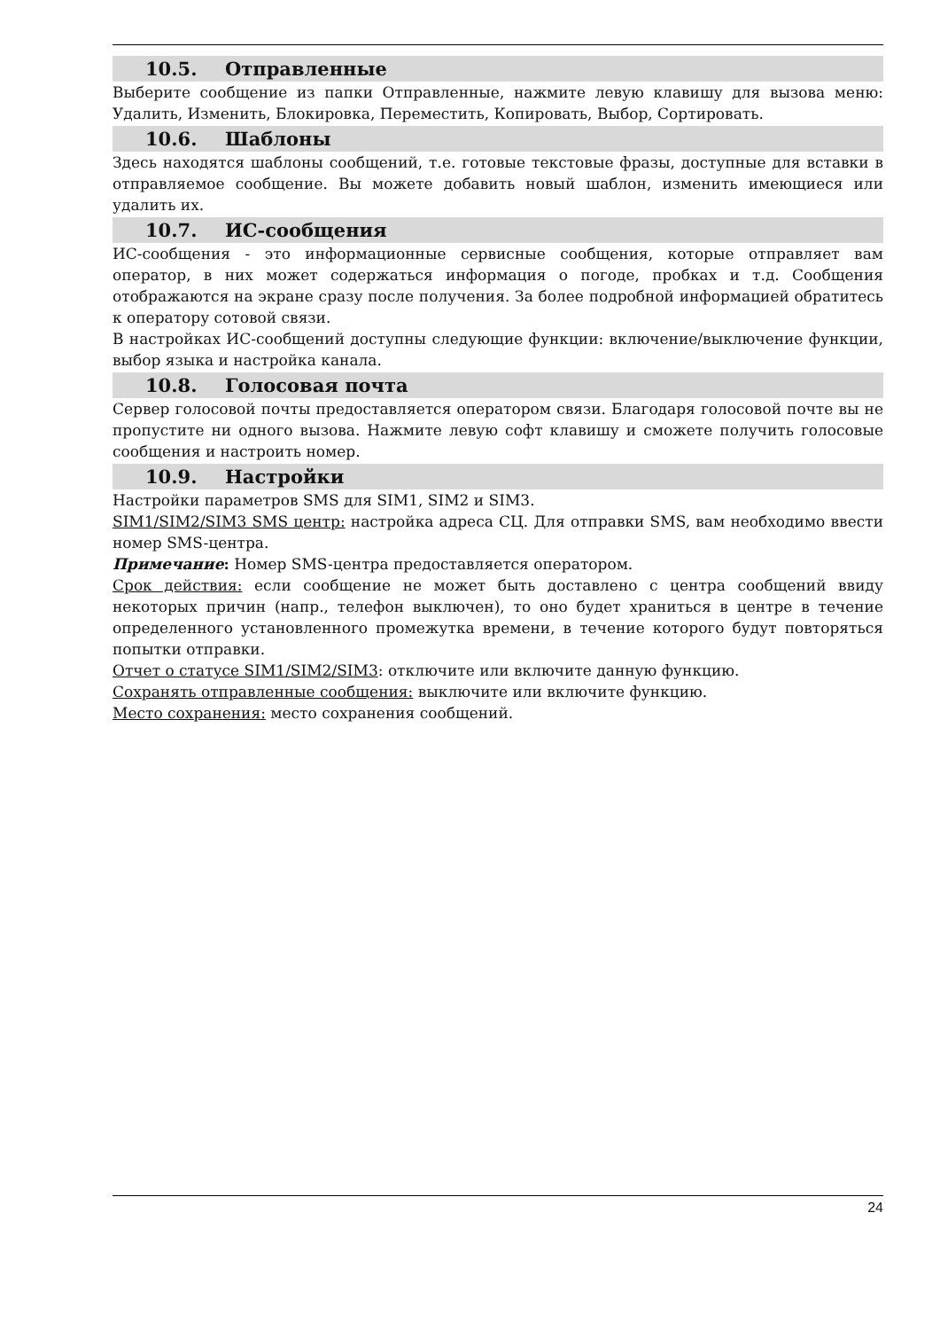10.5. Отправленные
Выберите сообщение из папки Отправленные, нажмите левую клавишу для вызова меню: Удалить, Изменить, Блокировка, Переместить, Копировать, Выбор, Сортировать.
10.6. Шаблоны
Здесь находятся шаблоны сообщений, т.е. готовые текстовые фразы, доступные для вставки в отправляемое сообщение. Вы можете добавить новый шаблон, изменить имеющиеся или удалить их.
10.7. ИС-сообщения
ИС-сообщения - это информационные сервисные сообщения, которые отправляет вам оператор, в них может содержаться информация о погоде, пробках и т.д. Сообщения отображаются на экране сразу после получения. За более подробной информацией обратитесь к оператору сотовой связи.
В настройках ИС-сообщений доступны следующие функции: включение/выключение функции, выбор языка и настройка канала.
10.8. Голосовая почта
Сервер голосовой почты предоставляется оператором связи. Благодаря голосовой почте вы не пропустите ни одного вызова. Нажмите левую софт клавишу и сможете получить голосовые сообщения и настроить номер.
10.9. Настройки
Настройки параметров SMS для SIM1, SIM2 и SIM3.
SIM1/SIM2/SIM3 SMS центр: настройка адреса СЦ. Для отправки SMS, вам необходимо ввести номер SMS-центра.
Примечание: Номер SMS-центра предоставляется оператором.
Срок действия: если сообщение не может быть доставлено с центра сообщений ввиду некоторых причин (напр., телефон выключен), то оно будет храниться в центре в течение определенного установленного промежутка времени, в течение которого будут повторяться попытки отправки.
Отчет о статусе SIM1/SIM2/SIM3: отключите или включите данную функцию.
Сохранять отправленные сообщения: выключите или включите функцию.
Место сохранения: место сохранения сообщений.
24